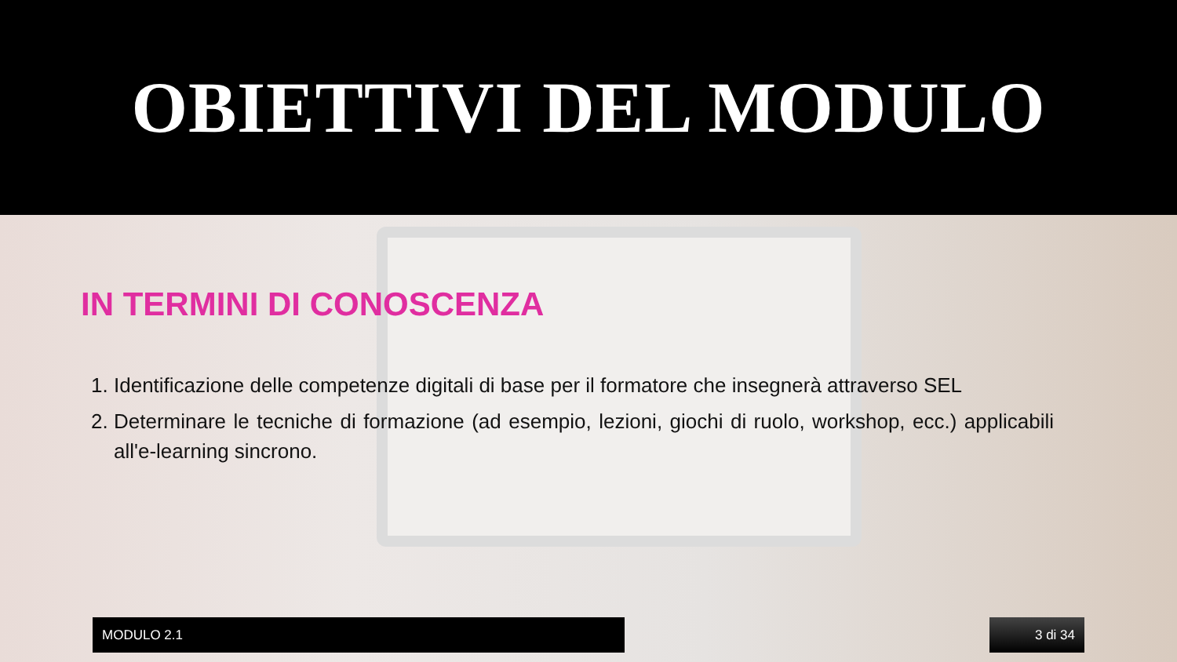OBIETTIVI DEL MODULO
IN TERMINI DI CONOSCENZA
1. Identificazione delle competenze digitali di base per il formatore che insegnerà attraverso SEL
2. Determinare le tecniche di formazione (ad esempio, lezioni, giochi di ruolo, workshop, ecc.) applicabili all'e-learning sincrono.
MODULO 2.1 3 di 34